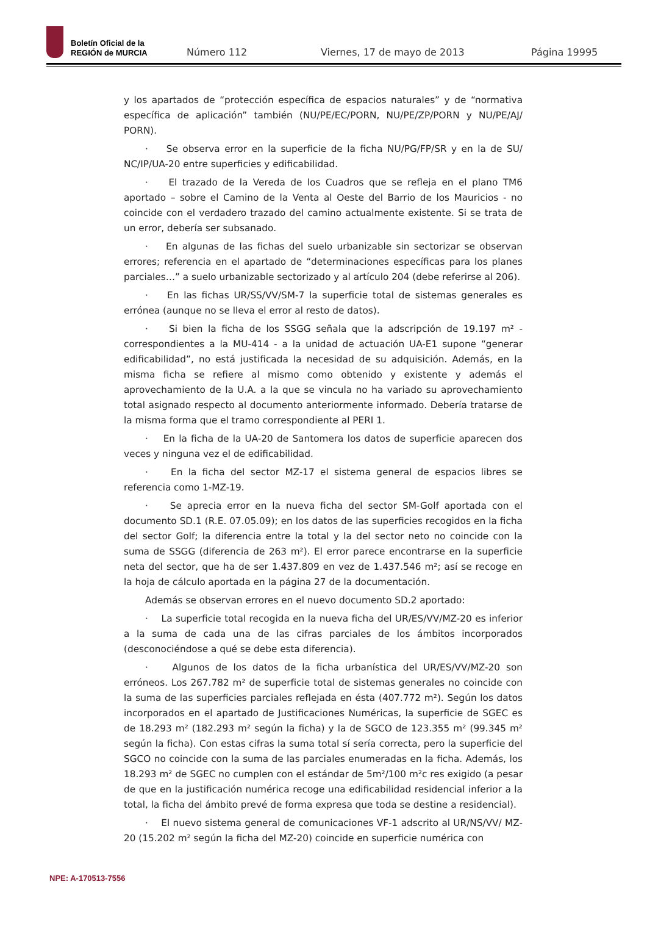Boletín Oficial de la
REGIÓN de MURCIA
Número 112
Viernes, 17 de mayo de 2013
Página 19995
y los apartados de “protección específica de espacios naturales” y de “normativa específica de aplicación” también (NU/PE/EC/PORN, NU/PE/ZP/PORN y NU/PE/AJ/ PORN).
· Se observa error en la superficie de la ficha NU/PG/FP/SR y en la de SU/ NC/IP/UA-20 entre superficies y edificabilidad.
· El trazado de la Vereda de los Cuadros que se refleja en el plano TM6 aportado – sobre el Camino de la Venta al Oeste del Barrio de los Mauricios - no coincide con el verdadero trazado del camino actualmente existente. Si se trata de un error, debería ser subsanado.
· En algunas de las fichas del suelo urbanizable sin sectorizar se observan errores; referencia en el apartado de “determinaciones específicas para los planes parciales…” a suelo urbanizable sectorizado y al artículo 204 (debe referirse al 206).
· En las fichas UR/SS/VV/SM-7 la superficie total de sistemas generales es errónea (aunque no se lleva el error al resto de datos).
· Si bien la ficha de los SSGG señala que la adscripción de 19.197 m² - correspondientes a la MU-414 - a la unidad de actuación UA-E1 supone “generar edificabilidad”, no está justificada la necesidad de su adquisición. Además, en la misma ficha se refiere al mismo como obtenido y existente y además el aprovechamiento de la U.A. a la que se vincula no ha variado su aprovechamiento total asignado respecto al documento anteriormente informado. Debería tratarse de la misma forma que el tramo correspondiente al PERI 1.
· En la ficha de la UA-20 de Santomera los datos de superficie aparecen dos veces y ninguna vez el de edificabilidad.
· En la ficha del sector MZ-17 el sistema general de espacios libres se referencia como 1-MZ-19.
· Se aprecia error en la nueva ficha del sector SM-Golf aportada con el documento SD.1 (R.E. 07.05.09); en los datos de las superficies recogidos en la ficha del sector Golf; la diferencia entre la total y la del sector neto no coincide con la suma de SSGG (diferencia de 263 m²). El error parece encontrarse en la superficie neta del sector, que ha de ser 1.437.809 en vez de 1.437.546 m²; así se recoge en la hoja de cálculo aportada en la página 27 de la documentación.
Además se observan errores en el nuevo documento SD.2 aportado:
· La superficie total recogida en la nueva ficha del UR/ES/VV/MZ-20 es inferior a la suma de cada una de las cifras parciales de los ámbitos incorporados (desconociéndose a qué se debe esta diferencia).
· Algunos de los datos de la ficha urbanística del UR/ES/VV/MZ-20 son erróneos. Los 267.782 m² de superficie total de sistemas generales no coincide con la suma de las superficies parciales reflejada en ésta (407.772 m²). Según los datos incorporados en el apartado de Justificaciones Numéricas, la superficie de SGEC es de 18.293 m² (182.293 m² según la ficha) y la de SGCO de 123.355 m² (99.345 m² según la ficha). Con estas cifras la suma total sí sería correcta, pero la superficie del SGCO no coincide con la suma de las parciales enumeradas en la ficha. Además, los 18.293 m² de SGEC no cumplen con el estándar de 5m²/100 m²c res exigido (a pesar de que en la justificación numérica recoge una edificabilidad residencial inferior a la total, la ficha del ámbito prevé de forma expresa que toda se destine a residencial).
· El nuevo sistema general de comunicaciones VF-1 adscrito al UR/NS/VV/ MZ-20 (15.202 m² según la ficha del MZ-20) coincide en superficie numérica con
NPE: A-170513-7556